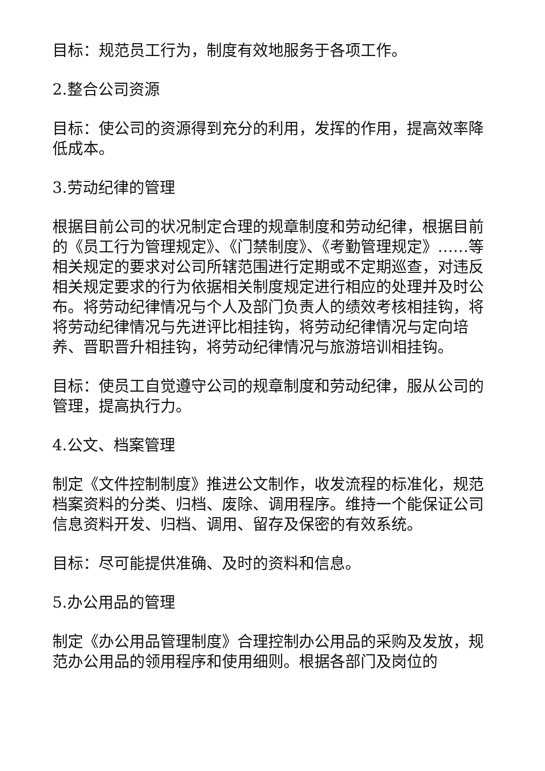目标：规范员工行为，制度有效地服务于各项工作。
2.整合公司资源
目标：使公司的资源得到充分的利用，发挥的作用，提高效率降低成本。
3.劳动纪律的管理
根据目前公司的状况制定合理的规章制度和劳动纪律，根据目前的《员工行为管理规定》、《门禁制度》、《考勤管理规定》……等相关规定的要求对公司所辖范围进行定期或不定期巡查，对违反相关规定要求的行为依据相关制度规定进行相应的处理并及时公布。将劳动纪律情况与个人及部门负责人的绩效考核相挂钩，将将劳动纪律情况与先进评比相挂钩，将劳动纪律情况与定向培养、晋职晋升相挂钩，将劳动纪律情况与旅游培训相挂钩。
目标：使员工自觉遵守公司的规章制度和劳动纪律，服从公司的管理，提高执行力。
4.公文、档案管理
制定《文件控制制度》推进公文制作，收发流程的标准化，规范档案资料的分类、归档、废除、调用程序。维持一个能保证公司信息资料开发、归档、调用、留存及保密的有效系统。
目标：尽可能提供准确、及时的资料和信息。
5.办公用品的管理
制定《办公用品管理制度》合理控制办公用品的采购及发放，规范办公用品的领用程序和使用细则。根据各部门及岗位的